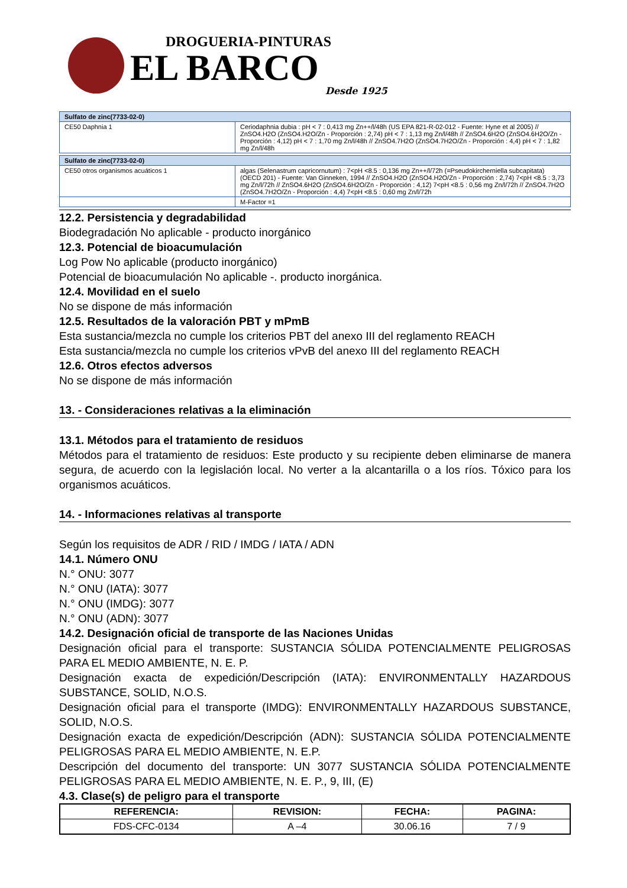DROGUERIA-PINTURAS
EL BARCO
Desde 1925
| Sulfato de zinc(7733-02-0) | |
| --- | --- |
| CE50 Daphnia 1 | Ceriodaphnia dubia : pH < 7 : 0,413 mg Zn++/l/48h (US EPA 821-R-02-012 - Fuente: Hyne et al 2005) // ZnSO4.H2O (ZnSO4.H2O/Zn - Proporción : 2,74) pH < 7 : 1,13 mg Zn/l/48h // ZnSO4.6H2O (ZnSO4.6H2O/Zn - Proporción : 4,12) pH < 7 : 1,70 mg Zn/l/48h // ZnSO4.7H2O (ZnSO4.7H2O/Zn - Proporción : 4,4) pH < 7 : 1,82 mg Zn/l/48h |
| Sulfato de zinc(7733-02-0) | |
| --- | --- |
| CE50 otros organismos acuáticos 1 | algas (Selenastrum capricornutum) : 7<pH <8.5 : 0,136 mg Zn++/l/72h (=Pseudokircherniella subcapitata) (OECD 201) - Fuente: Van Ginneken, 1994 // ZnSO4.H2O (ZnSO4.H2O/Zn - Proporción : 2,74) 7<pH <8.5 : 3,73 mg Zn/l/72h // ZnSO4.6H2O (ZnSO4.6H2O/Zn - Proporción : 4,12) 7<pH <8.5 : 0,56 mg Zn/l/72h // ZnSO4.7H2O (ZnSO4.7H2O/Zn - Proporción : 4,4) 7<pH <8.5 : 0,60 mg Zn/l/72h |
| | M-Factor =1 |
12.2. Persistencia y degradabilidad
Biodegradación No aplicable - producto inorgánico
12.3. Potencial de bioacumulación
Log Pow No aplicable (producto inorgánico)
Potencial de bioacumulación No aplicable -. producto inorgánica.
12.4. Movilidad en el suelo
No se dispone de más información
12.5. Resultados de la valoración PBT y mPmB
Esta sustancia/mezcla no cumple los criterios PBT del anexo III del reglamento REACH
Esta sustancia/mezcla no cumple los criterios vPvB del anexo III del reglamento REACH
12.6. Otros efectos adversos
No se dispone de más información
13. - Consideraciones relativas a la eliminación
13.1. Métodos para el tratamiento de residuos
Métodos para el tratamiento de residuos: Este producto y su recipiente deben eliminarse de manera segura, de acuerdo con la legislación local. No verter a la alcantarilla o a los ríos. Tóxico para los organismos acuáticos.
14. - Informaciones relativas al transporte
Según los requisitos de ADR / RID / IMDG / IATA / ADN
14.1. Número ONU
N.° ONU: 3077
N.° ONU (IATA): 3077
N.° ONU (IMDG): 3077
N.° ONU (ADN): 3077
14.2. Designación oficial de transporte de las Naciones Unidas
Designación oficial para el transporte: SUSTANCIA SÓLIDA POTENCIALMENTE PELIGROSAS PARA EL MEDIO AMBIENTE, N. E. P.
Designación exacta de expedición/Descripción (IATA): ENVIRONMENTALLY HAZARDOUS SUBSTANCE, SOLID, N.O.S.
Designación oficial para el transporte (IMDG): ENVIRONMENTALLY HAZARDOUS SUBSTANCE, SOLID, N.O.S.
Designación exacta de expedición/Descripción (ADN): SUSTANCIA SÓLIDA POTENCIALMENTE PELIGROSAS PARA EL MEDIO AMBIENTE, N. E.P.
Descripción del documento del transporte: UN 3077 SUSTANCIA SÓLIDA POTENCIALMENTE PELIGROSAS PARA EL MEDIO AMBIENTE, N. E. P., 9, III, (E)
4.3. Clase(s) de peligro para el transporte
| REFERENCIA: | REVISION: | FECHA: | PAGINA: |
| --- | --- | --- | --- |
| FDS-CFC-0134 | A –4 | 30.06.16 | 7 / 9 |